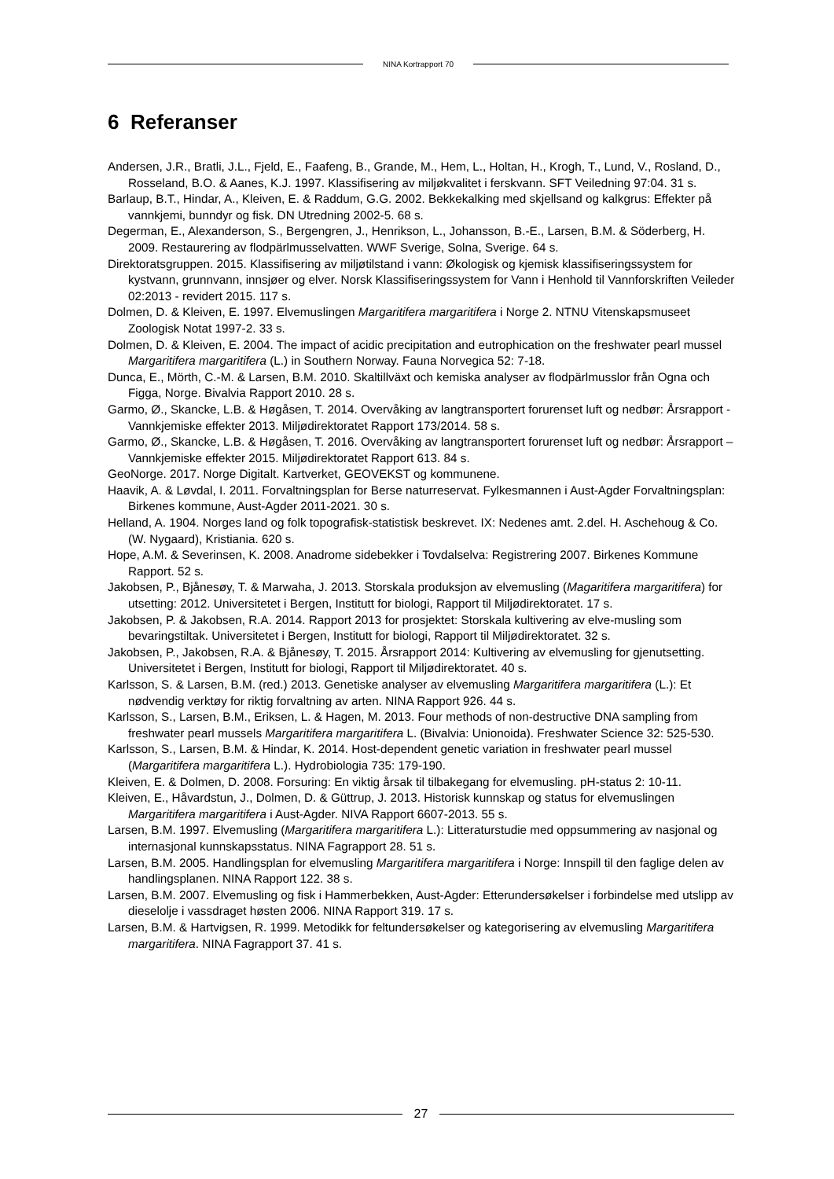NINA Kortrapport 70
6 Referanser
Andersen, J.R., Bratli, J.L., Fjeld, E., Faafeng, B., Grande, M., Hem, L., Holtan, H., Krogh, T., Lund, V., Rosland, D., Rosseland, B.O. & Aanes, K.J. 1997. Klassifisering av miljøkvalitet i ferskvann. SFT Veiledning 97:04. 31 s.
Barlaup, B.T., Hindar, A., Kleiven, E. & Raddum, G.G. 2002. Bekkekalking med skjellsand og kalkgrus: Effekter på vannkjemi, bunndyr og fisk. DN Utredning 2002-5. 68 s.
Degerman, E., Alexanderson, S., Bergengren, J., Henrikson, L., Johansson, B.-E., Larsen, B.M. & Söderberg, H. 2009. Restaurering av flodpärlmusselvatten. WWF Sverige, Solna, Sverige. 64 s.
Direktoratsgruppen. 2015. Klassifisering av miljøtilstand i vann: Økologisk og kjemisk klassifiseringssystem for kystvann, grunnvann, innsjøer og elver. Norsk Klassifiseringssystem for Vann i Henhold til Vannforskriften Veileder 02:2013 - revidert 2015. 117 s.
Dolmen, D. & Kleiven, E. 1997. Elvemuslingen Margaritifera margaritifera i Norge 2. NTNU Vitenskapsmuseet Zoologisk Notat 1997-2. 33 s.
Dolmen, D. & Kleiven, E. 2004. The impact of acidic precipitation and eutrophication on the freshwater pearl mussel Margaritifera margaritifera (L.) in Southern Norway. Fauna Norvegica 52: 7-18.
Dunca, E., Mörth, C.-M. & Larsen, B.M. 2010. Skaltillväxt och kemiska analyser av flodpärlmusslor från Ogna och Figga, Norge. Bivalvia Rapport 2010. 28 s.
Garmo, Ø., Skancke, L.B. & Høgåsen, T. 2014. Overvåking av langtransportert forurenset luft og nedbør: Årsrapport - Vannkjemiske effekter 2013. Miljødirektoratet Rapport 173/2014. 58 s.
Garmo, Ø., Skancke, L.B. & Høgåsen, T. 2016. Overvåking av langtransportert forurenset luft og nedbør: Årsrapport – Vannkjemiske effekter 2015. Miljødirektoratet Rapport 613. 84 s.
GeoNorge. 2017. Norge Digitalt. Kartverket, GEOVEKST og kommunene.
Haavik, A. & Løvdal, I. 2011. Forvaltningsplan for Berse naturreservat. Fylkesmannen i Aust-Agder Forvaltningsplan: Birkenes kommune, Aust-Agder 2011-2021. 30 s.
Helland, A. 1904. Norges land og folk topografisk-statistisk beskrevet. IX: Nedenes amt. 2.del. H. Aschehoug & Co. (W. Nygaard), Kristiania. 620 s.
Hope, A.M. & Severinsen, K. 2008. Anadrome sidebekker i Tovdalselva: Registrering 2007. Birkenes Kommune Rapport. 52 s.
Jakobsen, P., Bjånesøy, T. & Marwaha, J. 2013. Storskala produksjon av elvemusling (Magaritifera margaritifera) for utsetting: 2012. Universitetet i Bergen, Institutt for biologi, Rapport til Miljødirektoratet. 17 s.
Jakobsen, P. & Jakobsen, R.A. 2014. Rapport 2013 for prosjektet: Storskala kultivering av elve-musling som bevaringstiltak. Universitetet i Bergen, Institutt for biologi, Rapport til Miljødirektoratet. 32 s.
Jakobsen, P., Jakobsen, R.A. & Bjånesøy, T. 2015. Årsrapport 2014: Kultivering av elvemusling for gjenutsetting. Universitetet i Bergen, Institutt for biologi, Rapport til Miljødirektoratet. 40 s.
Karlsson, S. & Larsen, B.M. (red.) 2013. Genetiske analyser av elvemusling Margaritifera margaritifera (L.): Et nødvendig verktøy for riktig forvaltning av arten. NINA Rapport 926. 44 s.
Karlsson, S., Larsen, B.M., Eriksen, L. & Hagen, M. 2013. Four methods of non-destructive DNA sampling from freshwater pearl mussels Margaritifera margaritifera L. (Bivalvia: Unionoida). Freshwater Science 32: 525-530.
Karlsson, S., Larsen, B.M. & Hindar, K. 2014. Host-dependent genetic variation in freshwater pearl mussel (Margaritifera margaritifera L.). Hydrobiologia 735: 179-190.
Kleiven, E. & Dolmen, D. 2008. Forsuring: En viktig årsak til tilbakegang for elvemusling. pH-status 2: 10-11.
Kleiven, E., Håvardstun, J., Dolmen, D. & Güttrup, J. 2013. Historisk kunnskap og status for elvemuslingen Margaritifera margaritifera i Aust-Agder. NIVA Rapport 6607-2013. 55 s.
Larsen, B.M. 1997. Elvemusling (Margaritifera margaritifera L.): Litteraturstudie med oppsummering av nasjonal og internasjonal kunnskapsstatus. NINA Fagrapport 28. 51 s.
Larsen, B.M. 2005. Handlingsplan for elvemusling Margaritifera margaritifera i Norge: Innspill til den faglige delen av handlingsplanen. NINA Rapport 122. 38 s.
Larsen, B.M. 2007. Elvemusling og fisk i Hammerbekken, Aust-Agder: Etterundersøkelser i forbindelse med utslipp av dieselolje i vassdraget høsten 2006. NINA Rapport 319. 17 s.
Larsen, B.M. & Hartvigsen, R. 1999. Metodikk for feltundersøkelser og kategorisering av elvemusling Margaritifera margaritifera. NINA Fagrapport 37. 41 s.
27